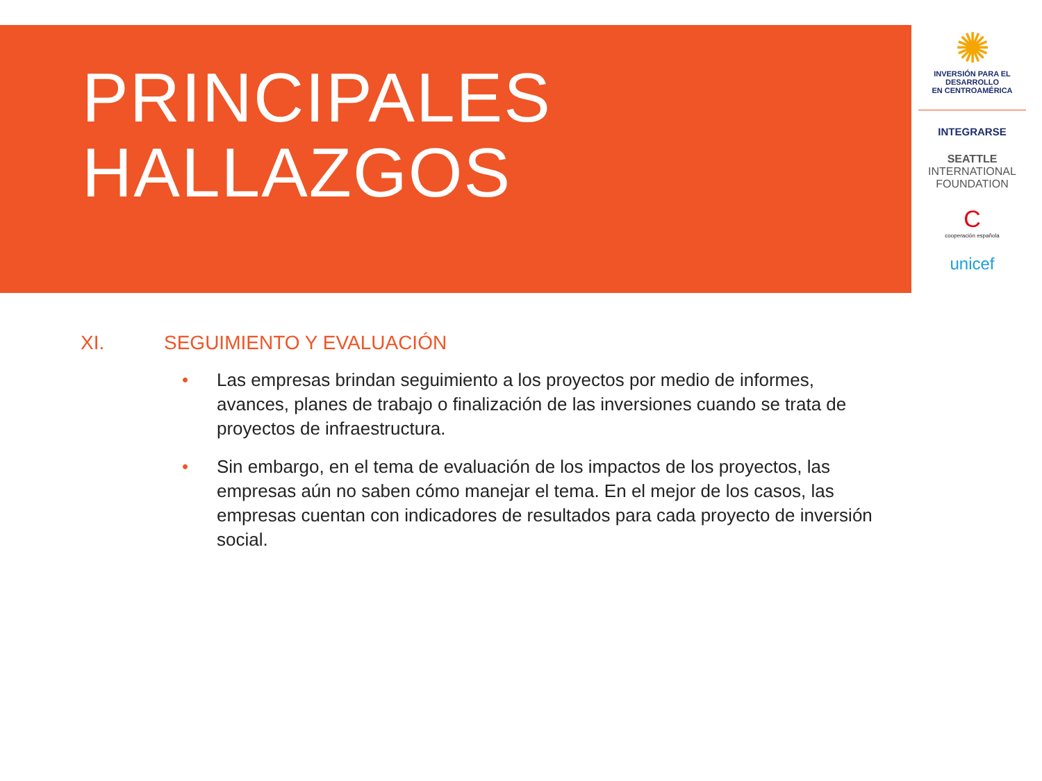PRINCIPALES
HALLAZGOS
✺
INVERSIÓN PARA EL DESARROLLO
EN CENTROAMÉRICA
INTEGRARSE
SEATTLE
INTERNATIONAL FOUNDATION
C
cooperación española
unicef
XI. SEGUIMIENTO Y EVALUACIÓN
• Las empresas brindan seguimiento a los proyectos por medio de informes, avances, planes de trabajo o finalización de las inversiones cuando se trata de proyectos de infraestructura.
• Sin embargo, en el tema de evaluación de los impactos de los proyectos, las empresas aún no saben cómo manejar el tema. En el mejor de los casos, las empresas cuentan con indicadores de resultados para cada proyecto de inversión social.